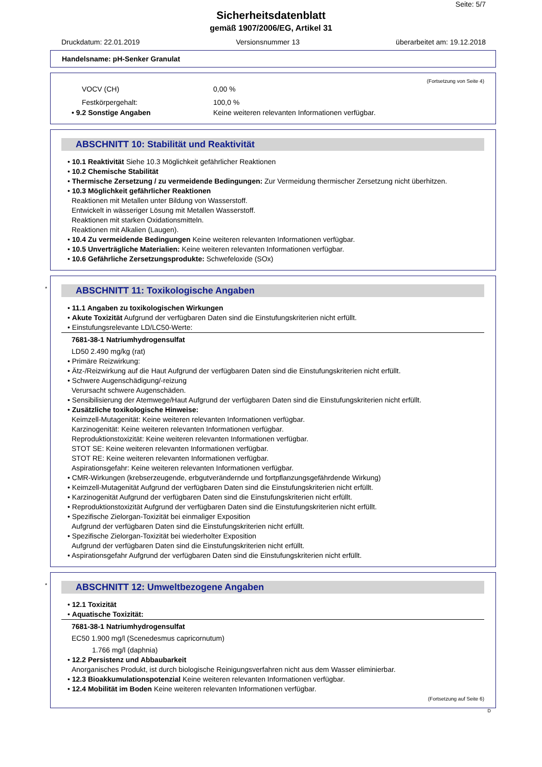Seite: 5/7
Sicherheitsdatenblatt
gemäß 1907/2006/EG, Artikel 31
Druckdatum: 22.01.2019 Versionsnummer 13 überarbeitet am: 19.12.2018
Handelsname: pH-Senker Granulat
(Fortsetzung von Seite 4)
VOCV (CH) 0,00 %
Festkörpergehalt: 100,0 %
• 9.2 Sonstige Angaben Keine weiteren relevanten Informationen verfügbar.
ABSCHNITT 10: Stabilität und Reaktivität
• 10.1 Reaktivität Siehe 10.3 Möglichkeit gefährlicher Reaktionen
• 10.2 Chemische Stabilität
• Thermische Zersetzung / zu vermeidende Bedingungen: Zur Vermeidung thermischer Zersetzung nicht überhitzen.
• 10.3 Möglichkeit gefährlicher Reaktionen
Reaktionen mit Metallen unter Bildung von Wasserstoff.
Entwickelt in wässeriger Lösung mit Metallen Wasserstoff.
Reaktionen mit starken Oxidationsmitteln.
Reaktionen mit Alkalien (Laugen).
• 10.4 Zu vermeidende Bedingungen Keine weiteren relevanten Informationen verfügbar.
• 10.5 Unverträgliche Materialien: Keine weiteren relevanten Informationen verfügbar.
• 10.6 Gefährliche Zersetzungsprodukte: Schwefeloxide (SOx)
* ABSCHNITT 11: Toxikologische Angaben
• 11.1 Angaben zu toxikologischen Wirkungen
• Akute Toxizität Aufgrund der verfügbaren Daten sind die Einstufungskriterien nicht erfüllt.
• Einstufungsrelevante LD/LC50-Werte:
7681-38-1 Natriumhydrogensulfat
LD50 2.490 mg/kg (rat)
• Primäre Reizwirkung:
• Ätz-/Reizwirkung auf die Haut Aufgrund der verfügbaren Daten sind die Einstufungskriterien nicht erfüllt.
• Schwere Augenschädigung/-reizung
Verursacht schwere Augenschäden.
• Sensibilisierung der Atemwege/Haut Aufgrund der verfügbaren Daten sind die Einstufungskriterien nicht erfüllt.
• Zusätzliche toxikologische Hinweise:
Keimzell-Mutagenität: Keine weiteren relevanten Informationen verfügbar.
Karzinogenität: Keine weiteren relevanten Informationen verfügbar.
Reproduktionstoxizität: Keine weiteren relevanten Informationen verfügbar.
STOT SE: Keine weiteren relevanten Informationen verfügbar.
STOT RE: Keine weiteren relevanten Informationen verfügbar.
Aspirationsgefahr: Keine weiteren relevanten Informationen verfügbar.
• CMR-Wirkungen (krebserzeugende, erbgutverändernde und fortpflanzungsgefährdende Wirkung)
• Keimzell-Mutagenität Aufgrund der verfügbaren Daten sind die Einstufungskriterien nicht erfüllt.
• Karzinogenität Aufgrund der verfügbaren Daten sind die Einstufungskriterien nicht erfüllt.
• Reproduktionstoxizität Aufgrund der verfügbaren Daten sind die Einstufungskriterien nicht erfüllt.
• Spezifische Zielorgan-Toxizität bei einmaliger Exposition
Aufgrund der verfügbaren Daten sind die Einstufungskriterien nicht erfüllt.
• Spezifische Zielorgan-Toxizität bei wiederholter Exposition
Aufgrund der verfügbaren Daten sind die Einstufungskriterien nicht erfüllt.
• Aspirationsgefahr Aufgrund der verfügbaren Daten sind die Einstufungskriterien nicht erfüllt.
* ABSCHNITT 12: Umweltbezogene Angaben
• 12.1 Toxizität
• Aquatische Toxizität:
7681-38-1 Natriumhydrogensulfat
EC50 1.900 mg/l (Scenedesmus capricornutum)
1.766 mg/l (daphnia)
• 12.2 Persistenz und Abbaubarkeit
Anorganisches Produkt, ist durch biologische Reinigungsverfahren nicht aus dem Wasser eliminierbar.
• 12.3 Bioakkumulationspotenzial Keine weiteren relevanten Informationen verfügbar.
• 12.4 Mobilität im Boden Keine weiteren relevanten Informationen verfügbar.
(Fortsetzung auf Seite 6)
D